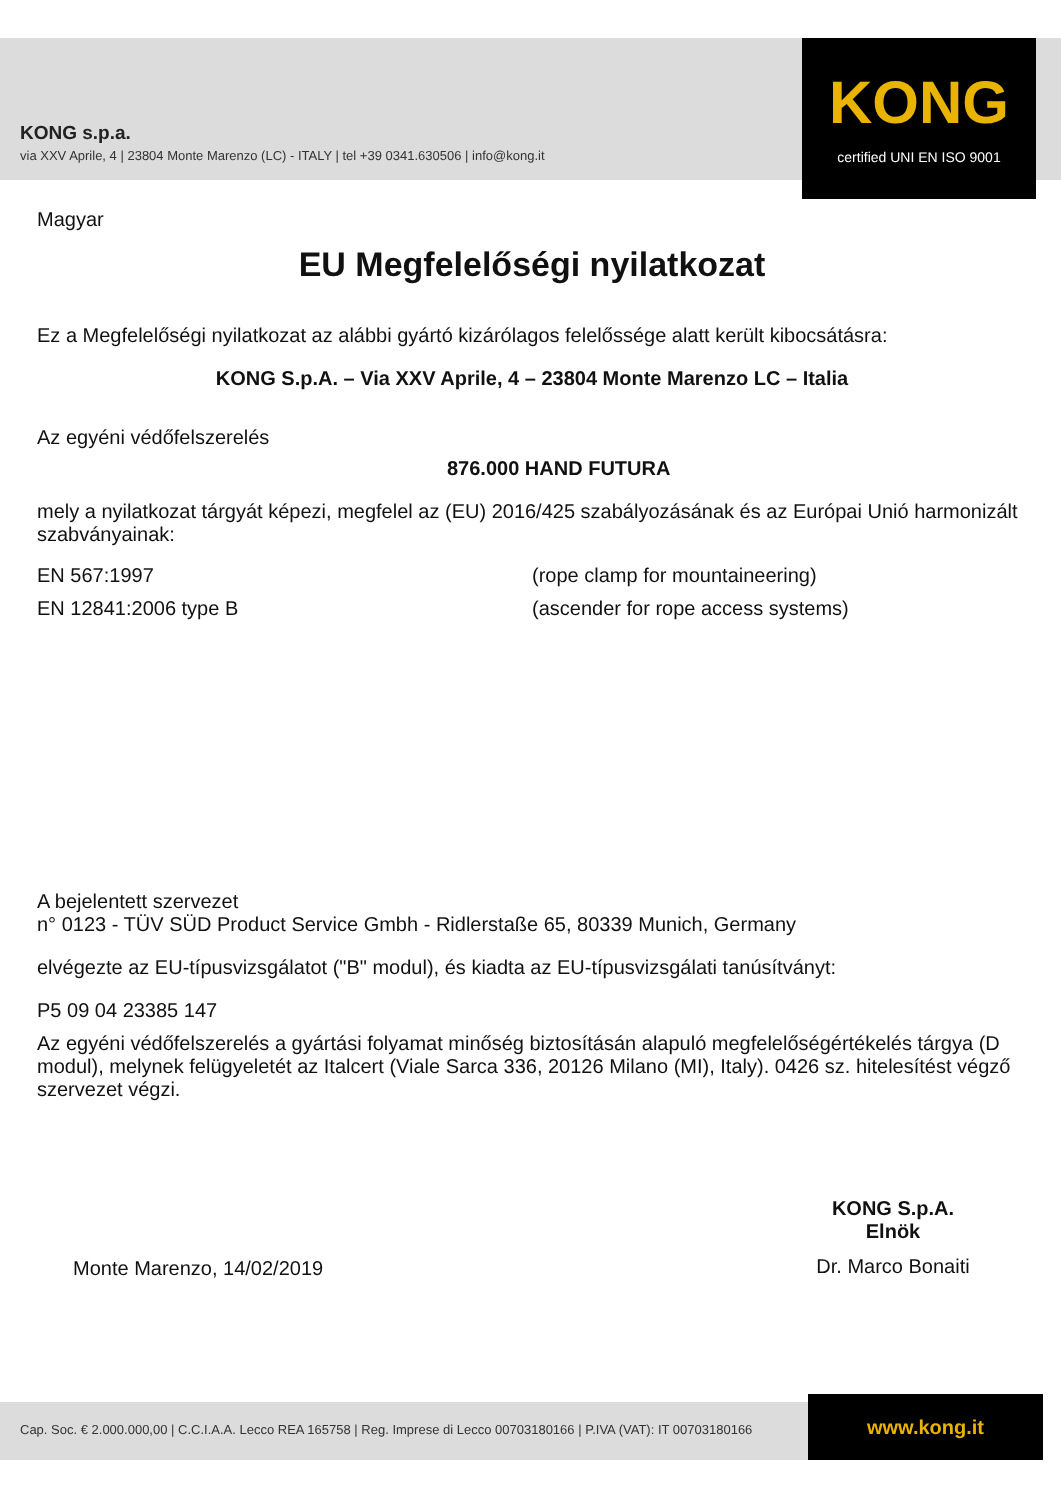KONG s.p.a.
via XXV Aprile, 4 | 23804 Monte Marenzo (LC) - ITALY | tel +39 0341.630506 | info@kong.it
KONG
certified UNI EN ISO 9001
Magyar
EU Megfelelőségi nyilatkozat
Ez a Megfelelőségi nyilatkozat az alábbi gyártó kizárólagos felelőssége alatt került kibocsátásra:
KONG S.p.A. – Via XXV Aprile, 4 – 23804 Monte Marenzo LC – Italia
Az egyéni védőfelszerelés
876.000 HAND FUTURA
mely a nyilatkozat tárgyát képezi, megfelel az (EU) 2016/425 szabályozásának és az Európai Unió harmonizált szabványainak:
EN 567:1997 (rope clamp for mountaineering)
EN 12841:2006 type B (ascender for rope access systems)
A bejelentett szervezet
n° 0123 - TÜV SÜD Product Service Gmbh - Ridlerstaße 65, 80339 Munich, Germany
elvégezte az EU-típusvizsgálatot ("B" modul), és kiadta az EU-típusvizsgálati tanúsítványt:
P5 09 04 23385 147
Az egyéni védőfelszerelés a gyártási folyamat minőség biztosításán alapuló megfelelőségértékelés tárgya (D modul), melynek felügyeletét az Italcert (Viale Sarca 336, 20126 Milano (MI), Italy). 0426 sz. hitelesítést végző szervezet végzi.
Monte Marenzo, 14/02/2019
KONG S.p.A.
Elnök
Dr. Marco Bonaiti
Cap. Soc. € 2.000.000,00 | C.C.I.A.A. Lecco REA 165758 | Reg. Imprese di Lecco 00703180166 | P.IVA (VAT): IT 00703180166 www.kong.it